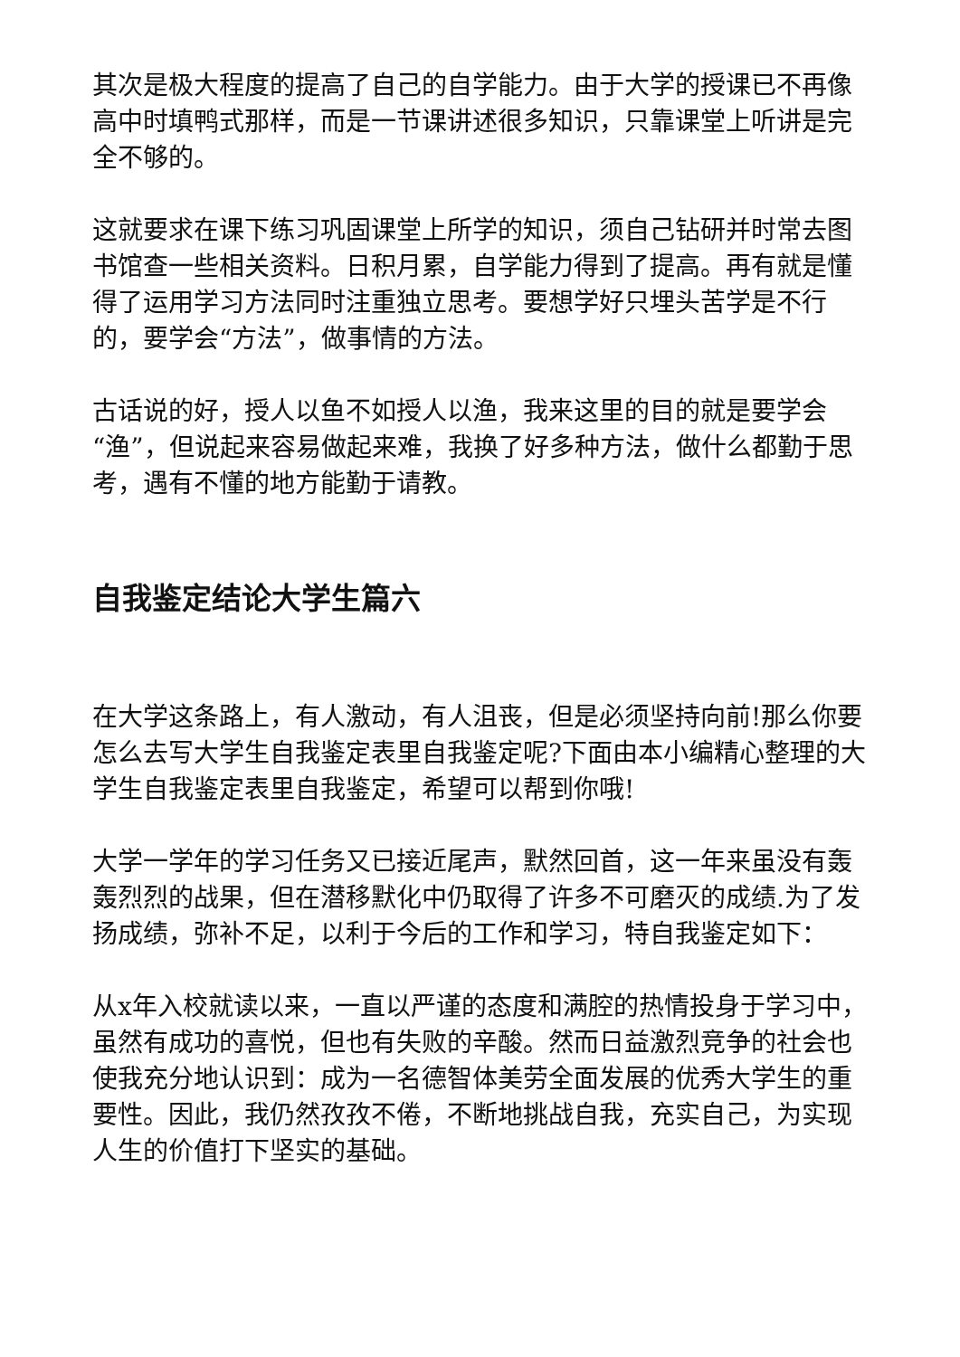其次是极大程度的提高了自己的自学能力。由于大学的授课已不再像高中时填鸭式那样，而是一节课讲述很多知识，只靠课堂上听讲是完全不够的。
这就要求在课下练习巩固课堂上所学的知识，须自己钻研并时常去图书馆查一些相关资料。日积月累，自学能力得到了提高。再有就是懂得了运用学习方法同时注重独立思考。要想学好只埋头苦学是不行的，要学会“方法”，做事情的方法。
古话说的好，授人以鱼不如授人以渔，我来这里的目的就是要学会“渔”，但说起来容易做起来难，我换了好多种方法，做什么都勤于思考，遇有不懂的地方能勤于请教。
自我鉴定结论大学生篇六
在大学这条路上，有人激动，有人沮丧，但是必须坚持向前!那么你要怎么去写大学生自我鉴定表里自我鉴定呢?下面由本小编精心整理的大学生自我鉴定表里自我鉴定，希望可以帮到你哦!
大学一学年的学习任务又已接近尾声，默然回首，这一年来虽没有轰轰烈烈的战果，但在潜移默化中仍取得了许多不可磨灭的成绩.为了发扬成绩，弥补不足，以利于今后的工作和学习，特自我鉴定如下：
从x年入校就读以来，一直以严谨的态度和满腔的热情投身于学习中，虽然有成功的喜悦，但也有失败的辛酸。然而日益激烈竞争的社会也使我充分地认识到：成为一名德智体美劳全面发展的优秀大学生的重要性。因此，我仍然孜孜不倦，不断地挑战自我，充实自己，为实现人生的价值打下坚实的基础。